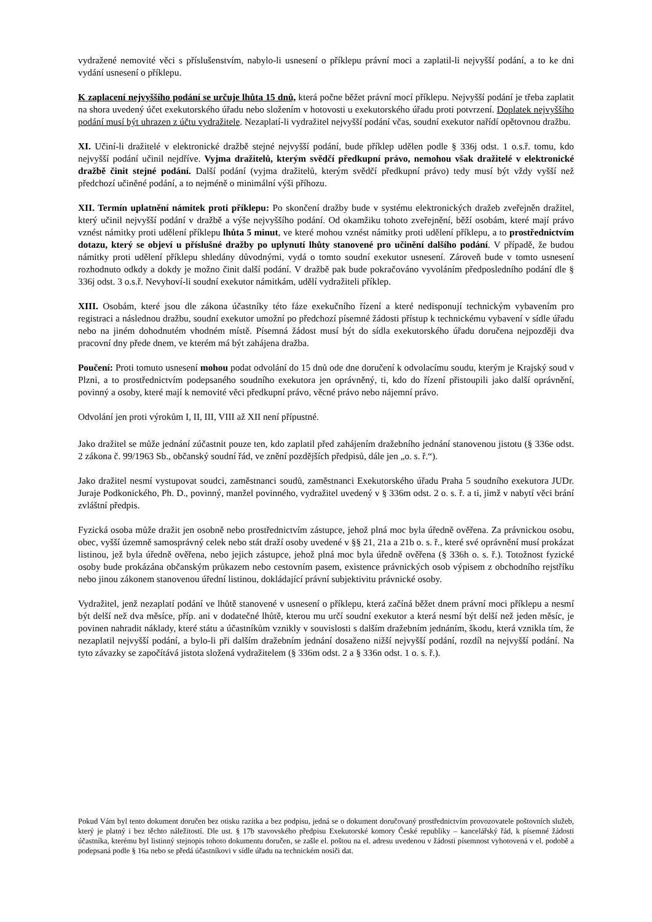vydražené nemovité věci s příslušenstvím, nabylo-li usnesení o příklepu právní moci a zaplatil-li nejvyšší podání, a to ke dni vydání usnesení o příklepu.
K zaplacení nejvyššího podání se určuje lhůta 15 dnů, která počne běžet právní mocí příklepu. Nejvyšší podání je třeba zaplatit na shora uvedený účet exekutorského úřadu nebo složením v hotovosti u exekutorského úřadu proti potvrzení. Doplatek nejvyššího podání musí být uhrazen z účtu vydražitele. Nezaplatí-li vydražitel nejvyšší podání včas, soudní exekutor nařídí opětovnou dražbu.
XI. Učiní-li dražitelé v elektronické dražbě stejné nejvyšší podání, bude příklep udělen podle § 336j odst. 1 o.s.ř. tomu, kdo nejvyšší podání učinil nejdříve. Vyjma dražitelů, kterým svědčí předkupní právo, nemohou však dražitelé v elektronické dražbě činit stejné podání. Další podání (vyjma dražitelů, kterým svědčí předkupní právo) tedy musí být vždy vyšší než předchozí učiněné podání, a to nejméně o minimální výši příhozu.
XII. Termín uplatnění námitek proti příklepu: Po skončení dražby bude v systému elektronických dražeb zveřejněn dražitel, který učinil nejvyšší podání v dražbě a výše nejvyššího podání. Od okamžiku tohoto zveřejnění, běží osobám, které mají právo vznést námitky proti udělení příklepu lhůta 5 minut, ve které mohou vznést námitky proti udělení příklepu, a to prostřednictvím dotazu, který se objeví u příslušné dražby po uplynutí lhůty stanovené pro učinění dalšího podání. V případě, že budou námitky proti udělení příklepu shledány důvodnými, vydá o tomto soudní exekutor usnesení. Zároveň bude v tomto usnesení rozhodnuto odkdy a dokdy je možno činit další podání. V dražbě pak bude pokračováno vyvoláním předposledního podání dle § 336j odst. 3 o.s.ř. Nevyhoví-li soudní exekutor námitkám, udělí vydražiteli příklep.
XIII. Osobám, které jsou dle zákona účastníky této fáze exekučního řízení a které nedisponují technickým vybavením pro registraci a následnou dražbu, soudní exekutor umožní po předchozí písemné žádosti přístup k technickému vybavení v sídle úřadu nebo na jiném dohodnutém vhodném místě. Písemná žádost musí být do sídla exekutorského úřadu doručena nejpozději dva pracovní dny přede dnem, ve kterém má být zahájena dražba.
Poučení: Proti tomuto usnesení mohou podat odvolání do 15 dnů ode dne doručení k odvolacímu soudu, kterým je Krajský soud v Plzni, a to prostřednictvím podepsaného soudního exekutora jen oprávněný, ti, kdo do řízení přistoupili jako další oprávnění, povinný a osoby, které mají k nemovité věci předkupní právo, věcné právo nebo nájemní právo.
Odvolání jen proti výrokům I, II, III, VIII až XII není přípustné.
Jako dražitel se může jednání zúčastnit pouze ten, kdo zaplatil před zahájením dražebního jednání stanovenou jistotu (§ 336e odst. 2 zákona č. 99/1963 Sb., občanský soudní řád, ve znění pozdějších předpisů, dále jen „o. s. ř.“).
Jako dražitel nesmí vystupovat soudci, zaměstnanci soudů, zaměstnanci Exekutorského úřadu Praha 5 soudního exekutora JUDr. Juraje Podkonického, Ph. D., povinný, manžel povinného, vydražitel uvedený v § 336m odst. 2 o. s. ř. a ti, jimž v nabytí věci brání zvláštní předpis.
Fyzická osoba může dražit jen osobně nebo prostřednictvím zástupce, jehož plná moc byla úředně ověřena. Za právnickou osobu, obec, vyšší územně samosprávný celek nebo stát draží osoby uvedené v §§ 21, 21a a 21b o. s. ř., které své oprávnění musí prokázat listinou, jež byla úředně ověřena, nebo jejich zástupce, jehož plná moc byla úředně ověřena (§ 336h o. s. ř.). Totožnost fyzické osoby bude prokázána občanským průkazem nebo cestovním pasem, existence právnických osob výpisem z obchodního rejstříku nebo jinou zákonem stanovenou úřední listinou, dokládající právní subjektivitu právnické osoby.
Vydražitel, jenž nezaplatí podání ve lhůtě stanovené v usnesení o příklepu, která začíná běžet dnem právní moci příklepu a nesmí být delší než dva měsíce, příp. ani v dodatečné lhůtě, kterou mu určí soudní exekutor a která nesmí být delší než jeden měsíc, je povinen nahradit náklady, které státu a účastníkům vznikly v souvislosti s dalším dražebním jednáním, škodu, která vznikla tím, že nezaplatil nejvyšší podání, a bylo-li při dalším dražebním jednání dosaženo nižší nejvyšší podání, rozdíl na nejvyšší podání. Na tyto závazky se započítává jistota složená vydražitelem (§ 336m odst. 2 a § 336n odst. 1 o. s. ř.).
Pokud Vám byl tento dokument doručen bez otisku razítka a bez podpisu, jedná se o dokument doručovaný prostřednictvím provozovatele poštovních služeb, který je platný i bez těchto náležitostí. Dle ust. § 17b stavovského předpisu Exekutorské komory České republiky – kancelářský řád, k písemné žádosti účastníka, kterému byl listinný stejnopis tohoto dokumentu doručen, se zašle el. poštou na el. adresu uvedenou v žádosti písemnost vyhotovená v el. podobě a podepsaná podle § 16a nebo se předá účastníkovi v sídle úřadu na technickém nosiči dat.